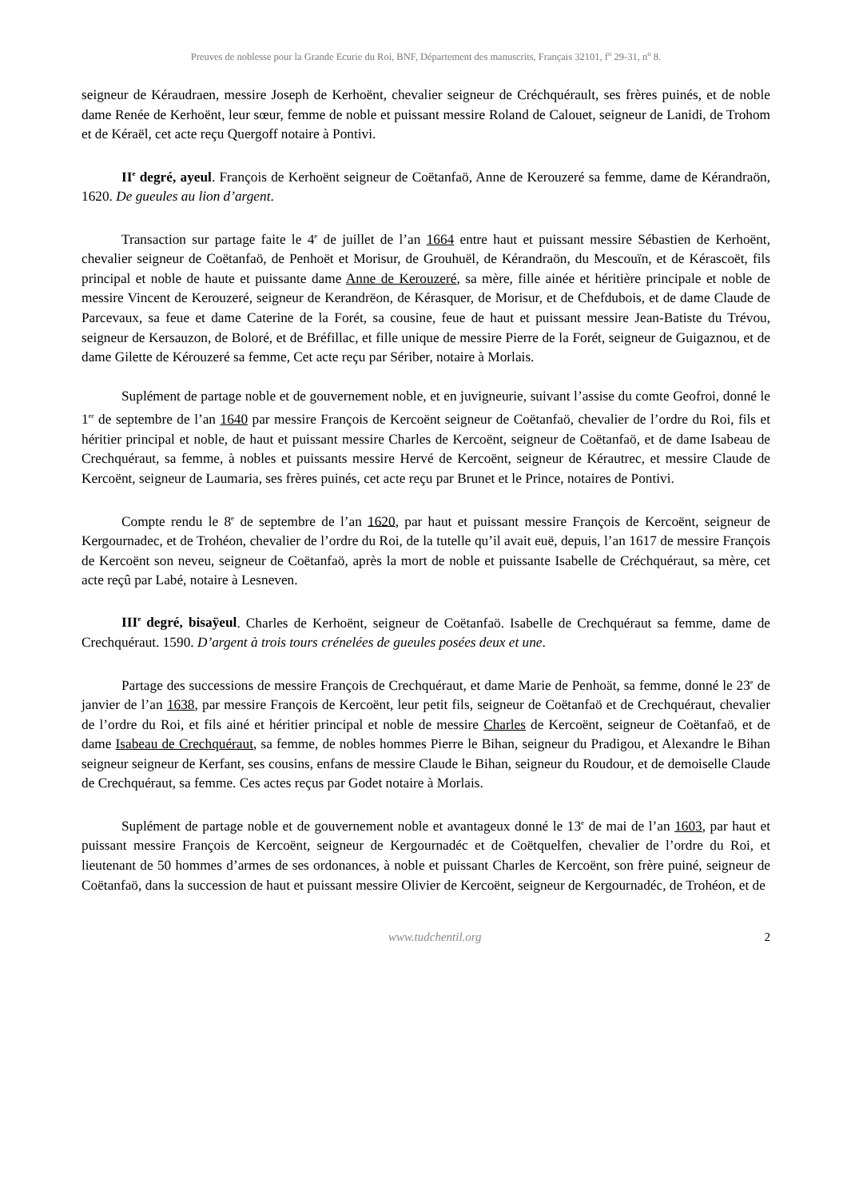Preuves de noblesse pour la Grande Ecurie du Roi, BNF, Département des manuscrits, Français 32101, f<sup>o</sup> 29-31, n<sup>o</sup> 8.
seigneur de Kéraudraen, messire Joseph de Kerhoënt, chevalier seigneur de Créchquérault, ses frères puinés, et de noble dame Renée de Kerhoënt, leur sœur, femme de noble et puissant messire Roland de Calouet, seigneur de Lanidi, de Trohom et de Kéraël, cet acte reçu Quergoff notaire à Pontivi.
II<sup>e</sup> degré, ayeul. François de Kerhoënt seigneur de Coëtanfaö, Anne de Kerouzeré sa femme, dame de Kérandraön, 1620. De gueules au lion d’argent.
Transaction sur partage faite le 4<sup>e</sup> de juillet de l’an 1664 entre haut et puissant messire Sébastien de Kerhoënt, chevalier seigneur de Coëtanfaö, de Penhoët et Morisur, de Grouhuël, de Kérandraön, du Mescouïn, et de Kérascoët, fils principal et noble de haute et puissante dame Anne de Kerouzeré, sa mère, fille ainée et héritière principale et noble de messire Vincent de Kerouzeré, seigneur de Kerandrëon, de Kérasquer, de Morisur, et de Chefdubois, et de dame Claude de Parcevaux, sa feue et dame Caterine de la Forét, sa cousine, feue de haut et puissant messire Jean-Batiste du Trévou, seigneur de Kersauzon, de Boloré, et de Bréfillac, et fille unique de messire Pierre de la Forét, seigneur de Guigaznou, et de dame Gilette de Kérouzeré sa femme, Cet acte reçu par Sériber, notaire à Morlais.
Suplément de partage noble et de gouvernement noble, et en juvigneurie, suivant l’assise du comte Geofroi, donné le 1<sup>er</sup> de septembre de l’an 1640 par messire François de Kercoënt seigneur de Coëtanfaö, chevalier de l’ordre du Roi, fils et héritier principal et noble, de haut et puissant messire Charles de Kercoënt, seigneur de Coëtanfaö, et de dame Isabeau de Crechquéraut, sa femme, à nobles et puissants messire Hervé de Kercoënt, seigneur de Kérautrec, et messire Claude de Kercoënt, seigneur de Laumaria, ses frères puinés, cet acte reçu par Brunet et le Prince, notaires de Pontivi.
Compte rendu le 8<sup>e</sup> de septembre de l’an 1620, par haut et puissant messire François de Kercoënt, seigneur de Kergournadec, et de Trohéon, chevalier de l’ordre du Roi, de la tutelle qu’il avait euë, depuis, l’an 1617 de messire François de Kercoënt son neveu, seigneur de Coëtanfaö, après la mort de noble et puissante Isabelle de Créchquéraut, sa mère, cet acte reçû par Labé, notaire à Lesneven.
III<sup>e</sup> degré, bisaÿeul. Charles de Kerhoënt, seigneur de Coëtanfaö. Isabelle de Crechquéraut sa femme, dame de Crechquéraut. 1590. D’argent à trois tours crénelées de gueules posées deux et une.
Partage des successions de messire François de Crechquéraut, et dame Marie de Penhoät, sa femme, donné le 23<sup>e</sup> de janvier de l’an 1638, par messire François de Kercoënt, leur petit fils, seigneur de Coëtanfaö et de Crechquéraut, chevalier de l’ordre du Roi, et fils ainé et héritier principal et noble de messire Charles de Kercoënt, seigneur de Coëtanfaö, et de dame Isabeau de Crechquéraut, sa femme, de nobles hommes Pierre le Bihan, seigneur du Pradigou, et Alexandre le Bihan seigneur seigneur de Kerfant, ses cousins, enfans de messire Claude le Bihan, seigneur du Roudour, et de demoiselle Claude de Crechquéraut, sa femme. Ces actes reçus par Godet notaire à Morlais.
Suplément de partage noble et de gouvernement noble et avantageux donné le 13<sup>e</sup> de mai de l’an 1603, par haut et puissant messire François de Kercoënt, seigneur de Kergournadéc et de Coëtquelfen, chevalier de l’ordre du Roi, et lieutenant de 50 hommes d’armes de ses ordonances, à noble et puissant Charles de Kercoënt, son frère puiné, seigneur de Coëtanfaö, dans la succession de haut et puissant messire Olivier de Kercoënt, seigneur de Kergournadéc, de Trohéon, et de
www.tudchentil.org 2